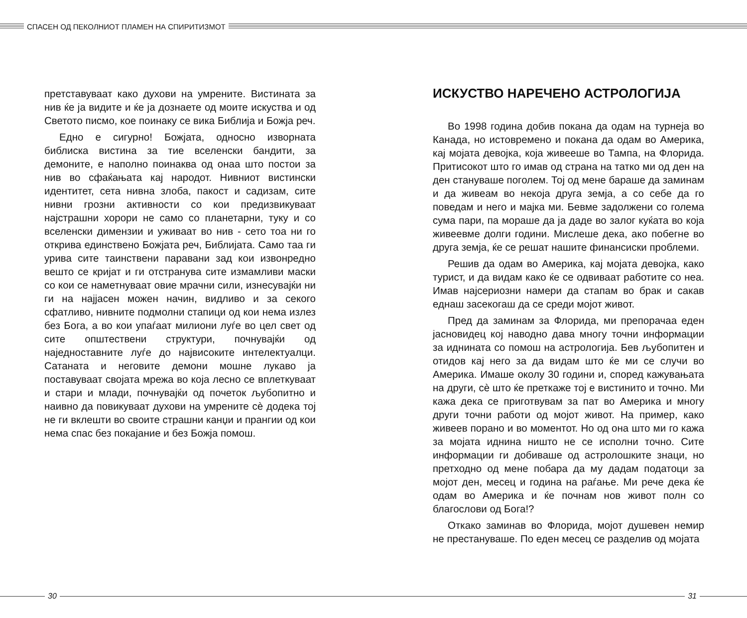СПАСЕН ОД ПЕКОЛНИОТ ПЛАМЕН НА СПИРИТИЗМОТ
претставуваат како духови на умрените. Вистината за нив ќе ја видите и ќе ја дознаете од моите искуства и од Светото писмо, кое поинаку се вика Библија и Божја реч.
Едно е сигурно! Божјата, односно изворната библиска вистина за тие вселенски бандити, за демоните, е наполно поинаква од онаа што постои за нив во сфаќањата кај народот. Нивниот вистински идентитет, сета нивна злоба, пакост и садизам, сите нивни грозни активности со кои предизвикуваат најстрашни хорори не само со планетарни, туку и со вселенски димензии и уживаат во нив - сето тоа ни го открива единствено Божјата реч, Библијата. Само таа ги урива сите таинствени паравани зад кои извонредно вешто се кријат и ги отстранува сите измамливи маски со кои се наметнуваат овие мрачни сили, изнесувајќи ни ги на најјасен можен начин, видливо и за секого сфатливо, нивните подмолни стапици од кои нема излез без Бога, а во кои упаѓаат милиони луѓе во цел свет од сите општествени структури, почнувајќи од наједноставните луѓе до највисоките интелектуалци. Сатаната и неговите демони мошне лукаво ја поставуваат својата мрежа во која лесно се вплеткуваат и стари и млади, почнувајќи од почеток љубопитно и наивно да повикуваат духови на умрените сè додека тој не ги вклешти во своите страшни канџи и прангии од кои нема спас без покајание и без Божја помош.
ИСКУСТВО НАРЕЧЕНО АСТРОЛОГИЈА
Во 1998 година добив покана да одам на турнеја во Канада, но истовремено и покана да одам во Америка, кај мојата девојка, која живееше во Тампа, на Флорида. Притисокот што го имав од страна на татко ми од ден на ден стануваше поголем. Тој од мене бараше да заминам и да живеам во некоја друга земја, а со себе да го поведам и него и мајка ми. Бевме задолжени со голема сума пари, па мораше да ја даде во залог куќата во која живеевме долги години. Мислеше дека, ако побегне во друга земја, ќе се решат нашите финансиски проблеми.
Решив да одам во Америка, кај мојата девојка, како турист, и да видам како ќе се одвиваат работите со неа. Имав најсериозни намери да стапам во брак и сакав еднаш засекогаш да се среди мојот живот.
Пред да заминам за Флорида, ми препорачаа еден јасновидец кој наводно дава многу точни информации за иднината со помош на астрологија. Бев љубопитен и отидов кај него за да видам што ќе ми се случи во Америка. Имаше околу 30 години и, според кажувањата на други, сè што ќе преткаже тој е вистинито и точно. Ми кажа дека се приготвувам за пат во Америка и многу други точни работи од мојот живот. На пример, како живеев порано и во моментот. Но од она што ми го кажа за мојата иднина ништо не се исполни точно. Сите информации ги добиваше од астролошките знаци, но претходно од мене побара да му дадам податоци за мојот ден, месец и година на раѓање. Ми рече дека ќе одам во Америка и ќе почнам нов живот полн со благослови од Бога!?
Откако заминав во Флорида, мојот душевен немир не престануваше. По еден месец се разделив од мојата
30 31